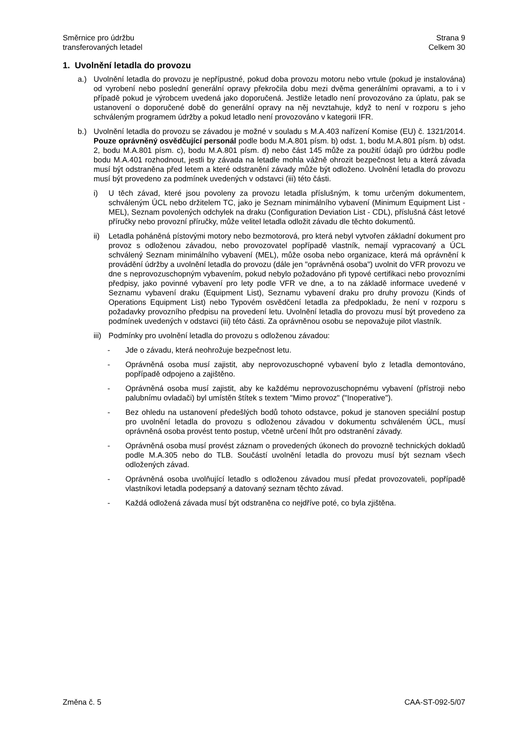Směrnice pro údržbu
transferovaných letadel
Strana 9
Celkem 30
1. Uvolnění letadla do provozu
a.) Uvolnění letadla do provozu je nepřípustné, pokud doba provozu motoru nebo vrtule (pokud je instalována) od vyrobení nebo poslední generální opravy překročila dobu mezi dvěma generálními opravami, a to i v případě pokud je výrobcem uvedená jako doporučená. Jestliže letadlo není provozováno za úplatu, pak se ustanovení o doporučené době do generální opravy na něj nevztahuje, když to není v rozporu s jeho schváleným programem údržby a pokud letadlo není provozováno v kategorii IFR.
b.) Uvolnění letadla do provozu se závadou je možné v souladu s M.A.403 nařízení Komise (EU) č. 1321/2014. Pouze oprávněný osvědčující personál podle bodu M.A.801 písm. b) odst. 1, bodu M.A.801 písm. b) odst. 2, bodu M.A.801 písm. c), bodu M.A.801 písm. d) nebo část 145 může za použití údajů pro údržbu podle bodu M.A.401 rozhodnout, jestli by závada na letadle mohla vážně ohrozit bezpečnost letu a která závada musí být odstraněna před letem a které odstranění závady může být odloženo. Uvolnění letadla do provozu musí být provedeno za podmínek uvedených v odstavci (iii) této části.
i) U těch závad, které jsou povoleny za provozu letadla příslušným, k tomu určeným dokumentem, schváleným ÚCL nebo držitelem TC, jako je Seznam minimálního vybavení (Minimum Equipment List - MEL), Seznam povolených odchylek na draku (Configuration Deviation List - CDL), příslušná část letové příručky nebo provozní příručky, může velitel letadla odložit závadu dle těchto dokumentů.
ii) Letadla poháněná pístovými motory nebo bezmotorová, pro která nebyl vytvořen základní dokument pro provoz s odloženou závadou, nebo provozovatel popřípadě vlastník, nemají vypracovaný a ÚCL schválený Seznam minimálního vybavení (MEL), může osoba nebo organizace, která má oprávnění k provádění údržby a uvolnění letadla do provozu (dále jen "oprávněná osoba") uvolnit do VFR provozu ve dne s neprovozuschopným vybavením, pokud nebylo požadováno při typové certifikaci nebo provozními předpisy, jako povinné vybavení pro lety podle VFR ve dne, a to na základě informace uvedené v Seznamu vybavení draku (Equipment List), Seznamu vybavení draku pro druhy provozu (Kinds of Operations Equipment List) nebo Typovém osvědčení letadla za předpokladu, že není v rozporu s požadavky provozního předpisu na provedení letu. Uvolnění letadla do provozu musí být provedeno za podmínek uvedených v odstavci (iii) této části. Za oprávněnou osobu se nepovažuje pilot vlastník.
iii) Podmínky pro uvolnění letadla do provozu s odloženou závadou:
- Jde o závadu, která neohrožuje bezpečnost letu.
- Oprávněná osoba musí zajistit, aby neprovozuschopné vybavení bylo z letadla demontováno, popřípadě odpojeno a zajištěno.
- Oprávněná osoba musí zajistit, aby ke každému neprovozuschopnému vybavení (přístroji nebo palubnímu ovladači) byl umístěn štítek s textem "Mimo provoz" ("Inoperative").
- Bez ohledu na ustanovení předešlých bodů tohoto odstavce, pokud je stanoven speciální postup pro uvolnění letadla do provozu s odloženou závadou v dokumentu schváleném ÚCL, musí oprávněná osoba provést tento postup, včetně určení lhůt pro odstranění závady.
- Oprávněná osoba musí provést záznam o provedených úkonech do provozně technických dokladů podle M.A.305 nebo do TLB. Součástí uvolnění letadla do provozu musí být seznam všech odložených závad.
- Oprávněná osoba uvolňující letadlo s odloženou závadou musí předat provozovateli, popřípadě vlastníkovi letadla podepsaný a datovaný seznam těchto závad.
- Každá odložená závada musí být odstraněna co nejdříve poté, co byla zjištěna.
Změna č. 5 CAA-ST-092-5/07